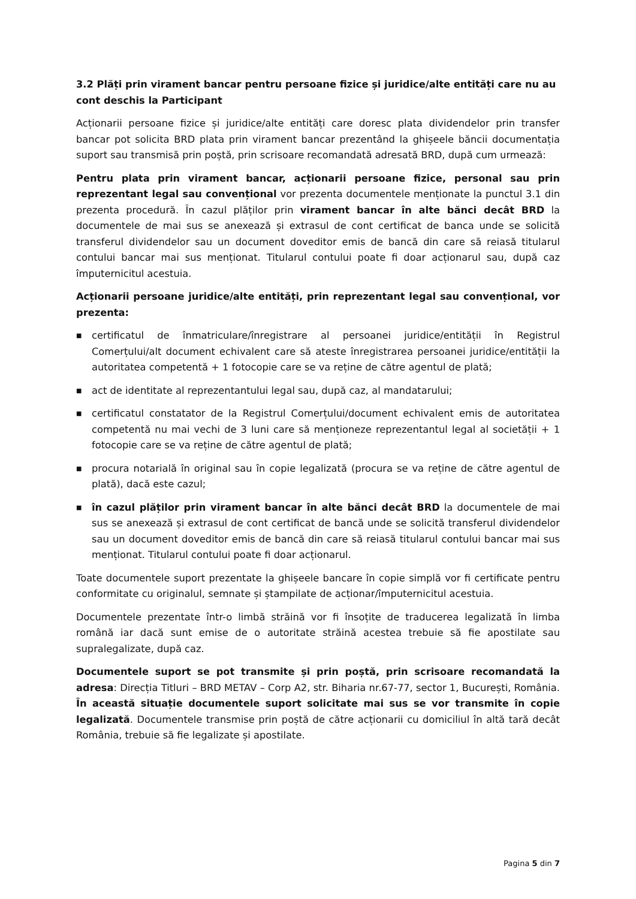3.2 Plăți prin virament bancar pentru persoane fizice și juridice/alte entități care nu au cont deschis la Participant
Acționarii persoane fizice și juridice/alte entități care doresc plata dividendelor prin transfer bancar pot solicita BRD plata prin virament bancar prezentând la ghișeele băncii documentația suport sau transmisă prin poștă, prin scrisoare recomandată adresată BRD, după cum urmează:
Pentru plata prin virament bancar, acționarii persoane fizice, personal sau prin reprezentant legal sau convențional vor prezenta documentele menționate la punctul 3.1 din prezenta procedură. În cazul plăților prin virament bancar în alte bănci decât BRD la documentele de mai sus se anexează și extrasul de cont certificat de banca unde se solicită transferul dividendelor sau un document doveditor emis de bancă din care să reiasă titularul contului bancar mai sus menționat. Titularul contului poate fi doar acționarul sau, după caz împuternicitul acestuia.
Acționarii persoane juridice/alte entități, prin reprezentant legal sau convențional, vor prezenta:
■ certificatul de înmatriculare/înregistrare al persoanei juridice/entității în Registrul Comerțului/alt document echivalent care să ateste înregistrarea persoanei juridice/entității la autoritatea competentă + 1 fotocopie care se va reține de către agentul de plată;
■ act de identitate al reprezentantului legal sau, după caz, al mandatarului;
■ certificatul constatator de la Registrul Comerțului/document echivalent emis de autoritatea competentă nu mai vechi de 3 luni care să menționeze reprezentantul legal al societății + 1 fotocopie care se va reține de către agentul de plată;
■ procura notarială în original sau în copie legalizată (procura se va reține de către agentul de plată), dacă este cazul;
■ în cazul plăților prin virament bancar în alte bănci decât BRD la documentele de mai sus se anexează și extrasul de cont certificat de bancă unde se solicită transferul dividendelor sau un document doveditor emis de bancă din care să reiasă titularul contului bancar mai sus menționat. Titularul contului poate fi doar acționarul.
Toate documentele suport prezentate la ghișeele bancare în copie simplă vor fi certificate pentru conformitate cu originalul, semnate și ștampilate de acționar/împuternicitul acestuia.
Documentele prezentate într-o limbă străină vor fi însoțite de traducerea legalizată în limba română iar dacă sunt emise de o autoritate străină acestea trebuie să fie apostilate sau supralegalizate, după caz.
Documentele suport se pot transmite și prin poștă, prin scrisoare recomandată la adresa: Direcția Titluri – BRD METAV – Corp A2, str. Biharia nr.67-77, sector 1, București, România. În această situație documentele suport solicitate mai sus se vor transmite în copie legalizată. Documentele transmise prin poștă de către acționarii cu domiciliul în altă tară decât România, trebuie să fie legalizate și apostilate.
Pagina 5 din 7